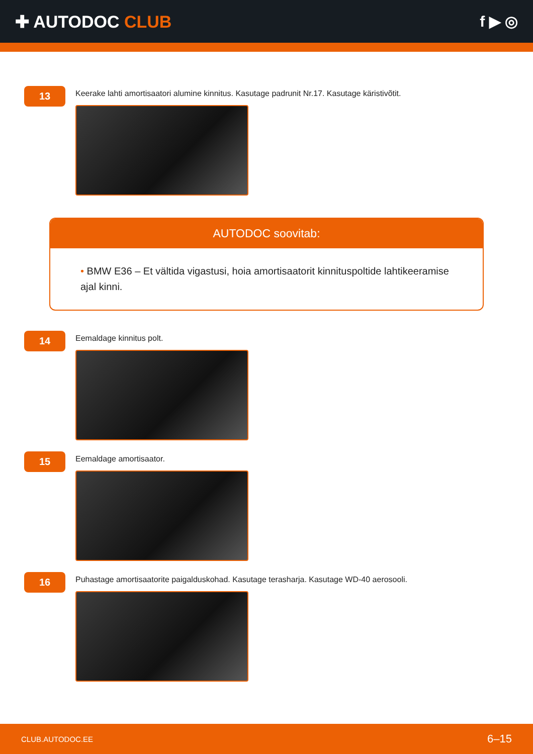✚ AUTODOC CLUB f ▶ ◎
13
Keerake lahti amortisaatori alumine kinnitus. Kasutage padrunit Nr.17. Kasutage käristivõtit.
AUTODOC soovitab:
• BMW E36 – Et vältida vigastusi, hoia amortisaatorit kinnituspoltide lahtikeeramise ajal kinni.
14
Eemaldage kinnitus polt.
15
Eemaldage amortisaator.
16
Puhastage amortisaatorite paigalduskohad. Kasutage terasharja. Kasutage WD-40 aerosooli.
CLUB.AUTODOC.EE 6–15